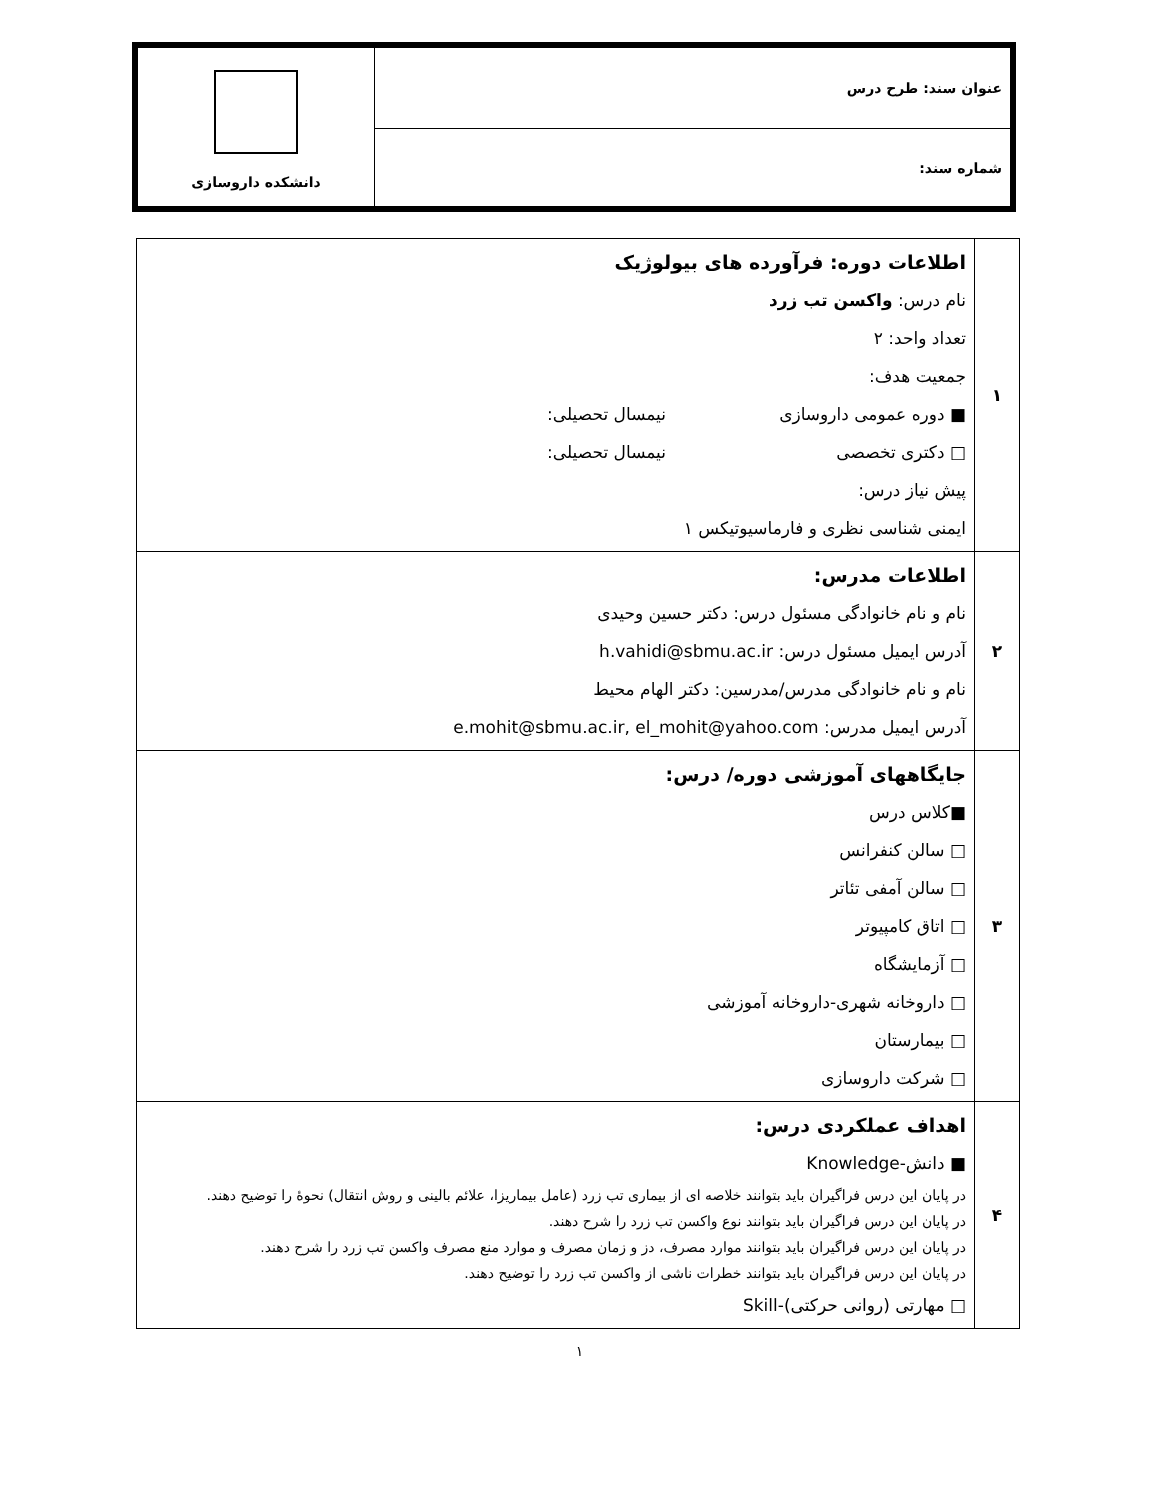| عنوان سند: طرح درس | دانشکده داروسازی |
| شماره سند: | |
| ۱ | اطلاعات دوره: فرآورده های بیولوژیک نام درس: واکسن تب زرد تعداد واحد: ۲ جمعیت هدف: ■ دوره عمومی داروسازی نیمسال تحصیلی: □ دکتری تخصصی نیمسال تحصیلی: پیش نیاز درس: ایمنی شناسی نظری و فارماسیوتیکس ۱ |
| ۲ | اطلاعات مدرس: نام و نام خانوادگی مسئول درس: دکتر حسین وحیدی آدرس ایمیل مسئول درس: h.vahidi@sbmu.ac.ir نام و نام خانوادگی مدرس/مدرسین: دکتر الهام محیط آدرس ایمیل مدرس: e.mohit@sbmu.ac.ir, el_mohit@yahoo.com |
| ۳ | جایگاههای آموزشی دوره/ درس: ■کلاس درس □ سالن کنفرانس □ سالن آمفی تئاتر □ اتاق کامپیوتر □ آزمایشگاه □ داروخانه شهری-داروخانه آموزشی □ بیمارستان □ شرکت داروسازی |
| ۴ | اهداف عملکردی درس: ■ دانش-Knowledge در پایان این درس فراگیران باید بتوانند خلاصه ای از بیماری تب زرد (عامل بیماریزا، علائم بالینی و روش انتقال) نحوهٔ را توضیح دهند. در پایان این درس فراگیران باید بتوانند نوع واکسن تب زرد را شرح دهند. در پایان این درس فراگیران باید بتوانند موارد مصرف، دز و زمان مصرف و موارد منع مصرف واکسن تب زرد را شرح دهند. در پایان این درس فراگیران باید بتوانند خطرات ناشی از واکسن تب زرد را توضیح دهند. □ مهارتی (روانی حرکتی)-Skill |
۱